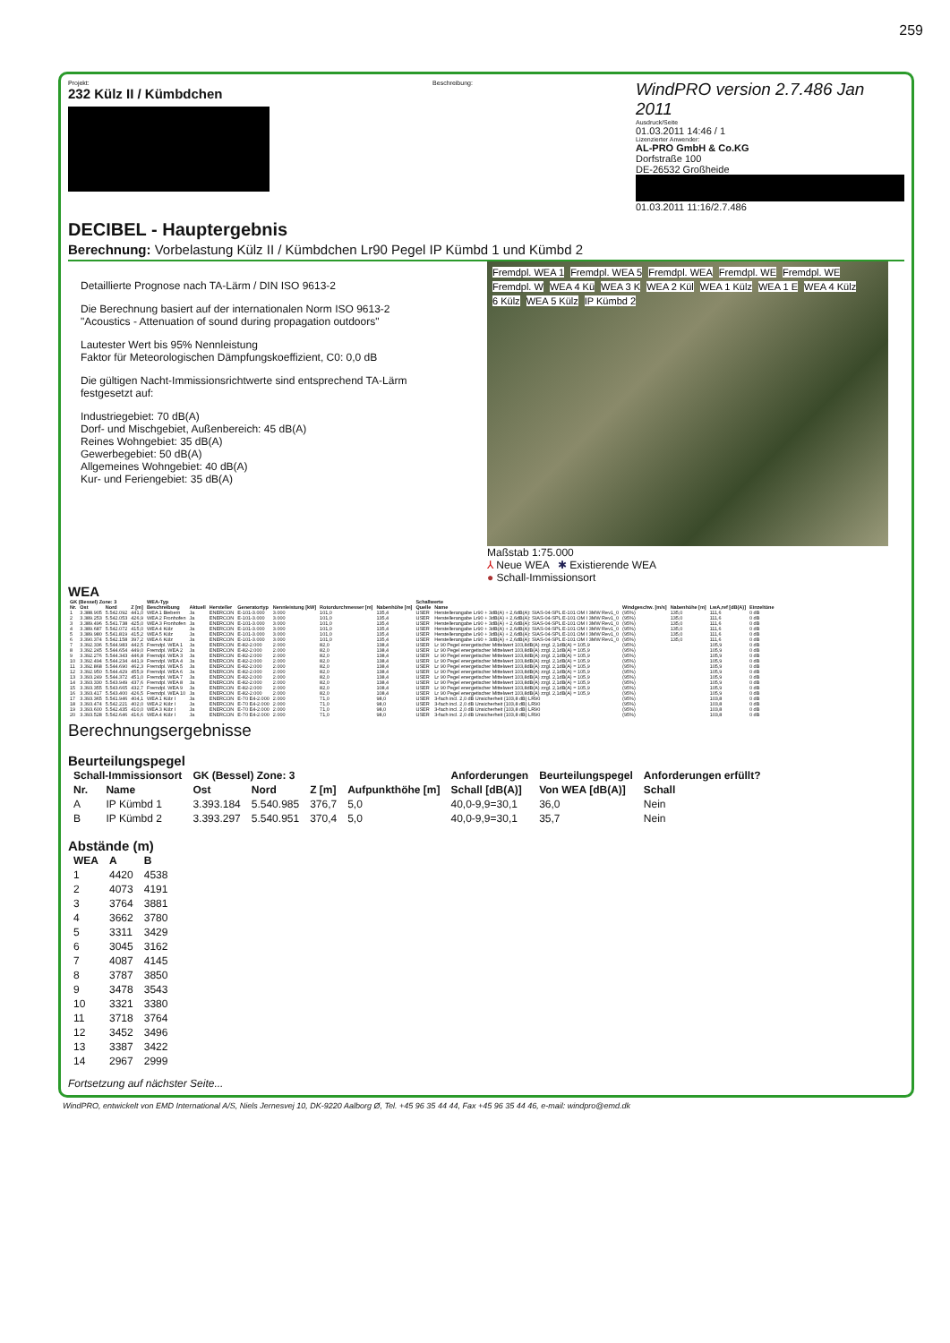259
Projekt:
232 Külz II / Kümbdchen
Beschreibung:
WindPRO version 2.7.486 Jan 2011
Ausdruck/Seite
01.03.2011 14:46 / 1
Lizenzierter Anwender:
AL-PRO GmbH & Co.KG
Dorfstraße 100
DE-26532 Großheide
01.03.2011 11:16/2.7.486
DECIBEL - Hauptergebnis
Berechnung: Vorbelastung Külz II / Kümbdchen Lr90 Pegel IP Kümbd 1 und Kümbd 2
Detaillierte Prognose nach TA-Lärm / DIN ISO 9613-2
Die Berechnung basiert auf der internationalen Norm ISO 9613-2
"Acoustics - Attenuation of sound during propagation outdoors"
Lautester Wert bis 95% Nennleistung
Faktor für Meteorologischen Dämpfungskoeffizient, C0: 0,0 dB
Die gültigen Nacht-Immissionsrichtwerte sind entsprechend TA-Lärm festgesetzt auf:
Industriegebiet: 70 dB(A)
Dorf- und Mischgebiet, Außenbereich: 45 dB(A)
Reines Wohngebiet: 35 dB(A)
Gewerbegebiet: 50 dB(A)
Allgemeines Wohngebiet: 40 dB(A)
Kur- und Feriengebiet: 35 dB(A)
Fremdpl. WEA 1 Fremdpl. WEA 5 Fremdpl. WEA Fremdpl. WE Fremdpl. WE Fremdpl. W WEA 4 Kü WEA 3 K WEA 2 Kül WEA 1 Külz WEA 1 E WEA 4 Külz 6 Külz WEA 5 Külz IP Kümbd 2
Maßstab 1:75.000
⅄ Neue WEA ✱ Existierende WEA
● Schall-Immissionsort
WEA
| GK (Bessel) Zone: 3 | | | | WEA-Typ | | | | | | | Schallwerte | | | | | |
| --- | --- | --- | --- | --- | --- | --- | --- | --- | --- | --- | --- | --- | --- | --- | --- | --- |
| Nr. | Ost | Nord | Z [m] | Beschreibung | Aktuell | Hersteller | Generatortyp | Nennleistung [kW] | Rotordurchmesser [m] | Nabenhöhe [m] | Quelle | Name | Windgeschw. [m/s] | Nabenhöhe [m] | LwA,ref [dB(A)] | Einzeltöne |
| 1 | 3.388.905 | 5.542.092 | 441,0 | WEA 1 Biebern | Ja | ENERCON | E-101-3.000 | 3.000 | 101,0 | 135,4 | USER | Herstellerangabe Lr90 + 3dB(A) + 2,6dB(A): SIAS-04-SPL E-101 OM I 3MW Rev1_0 | (95%) | 135,0 | 111,6 | 0 dB |
| 2 | 3.389.253 | 5.542.053 | 426,9 | WEA 2 Fronhofen | Ja | ENERCON | E-101-3.000 | 3.000 | 101,0 | 135,4 | USER | Herstellerangabe Lr90 + 3dB(A) + 2,6dB(A): SIAS-04-SPL E-101 OM I 3MW Rev1_0 | (95%) | 135,0 | 111,6 | 0 dB |
| 3 | 3.389.496 | 5.541.738 | 425,0 | WEA 3 Fronhofen | Ja | ENERCON | E-101-3.000 | 3.000 | 101,0 | 135,4 | USER | Herstellerangabe Lr90 + 3dB(A) + 2,6dB(A): SIAS-04-SPL E-101 OM I 3MW Rev1_0 | (95%) | 135,0 | 111,6 | 0 dB |
| 4 | 3.389.687 | 5.542.072 | 415,0 | WEA 4 Külz | Ja | ENERCON | E-101-3.000 | 3.000 | 101,0 | 135,4 | USER | Herstellerangabe Lr90 + 3dB(A) + 2,6dB(A): SIAS-04-SPL E-101 OM I 3MW Rev1_0 | (95%) | 135,0 | 111,6 | 0 dB |
| 5 | 3.389.980 | 5.541.819 | 415,2 | WEA 5 Külz | Ja | ENERCON | E-101-3.000 | 3.000 | 101,0 | 135,4 | USER | Herstellerangabe Lr90 + 3dB(A) + 2,6dB(A): SIAS-04-SPL E-101 OM I 3MW Rev1_0 | (95%) | 135,0 | 111,6 | 0 dB |
| 6 | 3.390.374 | 5.542.158 | 397,2 | WEA 6 Külz | Ja | ENERCON | E-101-3.000 | 3.000 | 101,0 | 135,4 | USER | Herstellerangabe Lr90 + 3dB(A) + 2,6dB(A): SIAS-04-SPL E-101 OM I 3MW Rev1_0 | (95%) | 135,0 | 111,6 | 0 dB |
| 7 | 3.392.336 | 5.544.983 | 442,5 | Fremdpl. WEA 1 | Ja | ENERCON | E-82-2.000 | 2.000 | 82,0 | 138,4 | USER | Lr 90 Pegel energetischer Mittelwert 103,8dB(A) zzgl. 2,1dB(A) = 105,9 | (95%) | | 105,9 | 0 dB |
| 8 | 3.392.245 | 5.544.654 | 449,0 | Fremdpl. WEA 2 | Ja | ENERCON | E-82-2.000 | 2.000 | 82,0 | 138,4 | USER | Lr 90 Pegel energetischer Mittelwert 103,8dB(A) zzgl. 2,1dB(A) = 105,9 | (95%) | | 105,9 | 0 dB |
| 9 | 3.392.276 | 5.544.343 | 446,8 | Fremdpl. WEA 3 | Ja | ENERCON | E-82-2.000 | 2.000 | 82,0 | 138,4 | USER | Lr 90 Pegel energetischer Mittelwert 103,8dB(A) zzgl. 2,1dB(A) = 105,9 | (95%) | | 105,9 | 0 dB |
| 10 | 3.392.494 | 5.544.234 | 441,9 | Fremdpl. WEA 4 | Ja | ENERCON | E-82-2.000 | 2.000 | 82,0 | 138,4 | USER | Lr 90 Pegel energetischer Mittelwert 103,8dB(A) zzgl. 2,1dB(A) = 105,9 | (95%) | | 105,9 | 0 dB |
| 11 | 3.392.868 | 5.544.690 | 462,3 | Fremdpl. WEA 5 | Ja | ENERCON | E-82-2.000 | 2.000 | 82,0 | 138,4 | USER | Lr 90 Pegel energetischer Mittelwert 103,8dB(A) zzgl. 2,1dB(A) = 105,9 | (95%) | | 105,9 | 0 dB |
| 12 | 3.392.950 | 5.544.429 | 455,9 | Fremdpl. WEA 6 | Ja | ENERCON | E-82-2.000 | 2.000 | 82,0 | 138,4 | USER | Lr 90 Pegel energetischer Mittelwert 103,8dB(A) zzgl. 2,1dB(A) = 105,9 | (95%) | | 105,9 | 0 dB |
| 13 | 3.393.249 | 5.544.372 | 451,0 | Fremdpl. WEA 7 | Ja | ENERCON | E-82-2.000 | 2.000 | 82,0 | 138,4 | USER | Lr 90 Pegel energetischer Mittelwert 103,8dB(A) zzgl. 2,1dB(A) = 105,9 | (95%) | | 105,9 | 0 dB |
| 14 | 3.393.330 | 5.543.949 | 437,6 | Fremdpl. WEA 8 | Ja | ENERCON | E-82-2.000 | 2.000 | 82,0 | 138,4 | USER | Lr 90 Pegel energetischer Mittelwert 103,8dB(A) zzgl. 2,1dB(A) = 105,9 | (95%) | | 105,9 | 0 dB |
| 15 | 3.393.355 | 5.543.665 | 432,7 | Fremdpl. WEA 9 | Ja | ENERCON | E-82-2.000 | 2.000 | 82,0 | 108,4 | USER | Lr 90 Pegel energetischer Mittelwert 103,8dB(A) zzgl. 2,1dB(A) = 105,9 | (95%) | | 105,9 | 0 dB |
| 16 | 3.393.417 | 5.543.400 | 426,5 | Fremdpl. WEA 10 | Ja | ENERCON | E-82-2.000 | 2.000 | 82,0 | 108,4 | USER | Lr 90 Pegel energetischer Mittelwert 103,8dB(A) zzgl. 2,1dB(A) = 105,9 | (95%) | | 105,9 | 0 dB |
| 17 | 3.393.365 | 5.541.946 | 404,1 | WEA 1 Külz I | Ja | ENERCON | E-70 E4-2.000 | 2.000 | 71,0 | 98,0 | USER | 3-fach incl. 2,0 dB Unsicherheit (103,8 dB) LR90 | (95%) | | 103,8 | 0 dB |
| 18 | 3.393.474 | 5.542.221 | 402,0 | WEA 2 Külz I | Ja | ENERCON | E-70 E4-2.000 | 2.000 | 71,0 | 98,0 | USER | 3-fach incl. 2,0 dB Unsicherheit (103,8 dB) LR90 | (95%) | | 103,8 | 0 dB |
| 19 | 3.393.600 | 5.542.435 | 410,0 | WEA 3 Külz I | Ja | ENERCON | E-70 E4-2.000 | 2.000 | 71,0 | 98,0 | USER | 3-fach incl. 2,0 dB Unsicherheit (103,8 dB) LR90 | (95%) | | 103,8 | 0 dB |
| 20 | 3.393.528 | 5.542.646 | 416,6 | WEA 4 Külz I | Ja | ENERCON | E-70 E4-2.000 | 2.000 | 71,0 | 98,0 | USER | 3-fach incl. 2,0 dB Unsicherheit (103,8 dB) LR90 | (95%) | | 103,8 | 0 dB |
Berechnungsergebnisse
Beurteilungspegel
| Schall-Immissionsort | | GK (Bessel) Zone: 3 | | | | Anforderungen | Beurteilungspegel | Anforderungen erfüllt? |
| --- | --- | --- | --- | --- | --- | --- | --- | --- |
| Nr. | Name | Ost | Nord | Z [m] | Aufpunkthöhe [m] | Schall [dB(A)] | Von WEA [dB(A)] | Schall |
| A | IP Kümbd 1 | 3.393.184 | 5.540.985 | 376,7 | 5,0 | 40,0-9,9=30,1 | 36,0 | Nein |
| B | IP Kümbd 2 | 3.393.297 | 5.540.951 | 370,4 | 5,0 | 40,0-9,9=30,1 | 35,7 | Nein |
Abstände (m)
| WEA | A | B |
| --- | --- | --- |
| 1 | 4420 | 4538 |
| 2 | 4073 | 4191 |
| 3 | 3764 | 3881 |
| 4 | 3662 | 3780 |
| 5 | 3311 | 3429 |
| 6 | 3045 | 3162 |
| 7 | 4087 | 4145 |
| 8 | 3787 | 3850 |
| 9 | 3478 | 3543 |
| 10 | 3321 | 3380 |
| 11 | 3718 | 3764 |
| 12 | 3452 | 3496 |
| 13 | 3387 | 3422 |
| 14 | 2967 | 2999 |
Fortsetzung auf nächster Seite...
WindPRO, entwickelt von EMD International A/S, Niels Jernesvej 10, DK-9220 Aalborg Ø, Tel. +45 96 35 44 44, Fax +45 96 35 44 46, e-mail: windpro@emd.dk